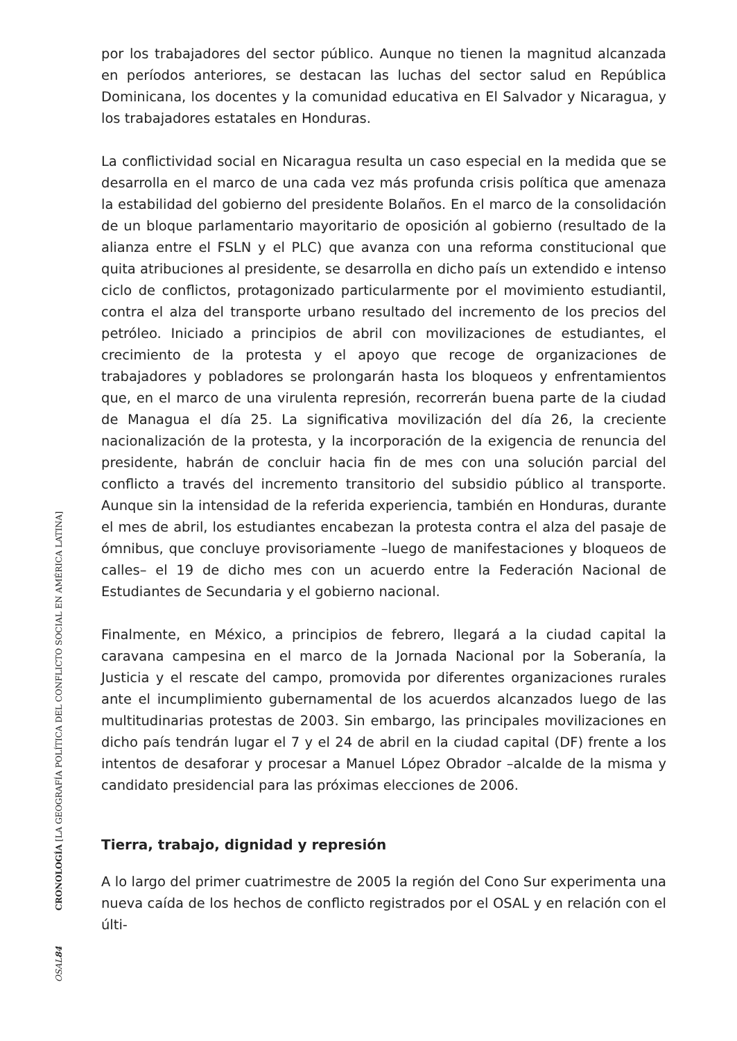por los trabajadores del sector público. Aunque no tienen la magnitud alcanzada en períodos anteriores, se destacan las luchas del sector salud en República Dominicana, los docentes y la comunidad educativa en El Salvador y Nicaragua, y los trabajadores estatales en Honduras.
La conflictividad social en Nicaragua resulta un caso especial en la medida que se desarrolla en el marco de una cada vez más profunda crisis política que amenaza la estabilidad del gobierno del presidente Bolaños. En el marco de la consolidación de un bloque parlamentario mayoritario de oposición al gobierno (resultado de la alianza entre el FSLN y el PLC) que avanza con una reforma constitucional que quita atribuciones al presidente, se desarrolla en dicho país un extendido e intenso ciclo de conflictos, protagonizado particularmente por el movimiento estudiantil, contra el alza del transporte urbano resultado del incremento de los precios del petróleo. Iniciado a principios de abril con movilizaciones de estudiantes, el crecimiento de la protesta y el apoyo que recoge de organizaciones de trabajadores y pobladores se prolongarán hasta los bloqueos y enfrentamientos que, en el marco de una virulenta represión, recorrerán buena parte de la ciudad de Managua el día 25. La significativa movilización del día 26, la creciente nacionalización de la protesta, y la incorporación de la exigencia de renuncia del presidente, habrán de concluir hacia fin de mes con una solución parcial del conflicto a través del incremento transitorio del subsidio público al transporte. Aunque sin la intensidad de la referida experiencia, también en Honduras, durante el mes de abril, los estudiantes encabezan la protesta contra el alza del pasaje de ómnibus, que concluye provisoriamente –luego de manifestaciones y bloqueos de calles– el 19 de dicho mes con un acuerdo entre la Federación Nacional de Estudiantes de Secundaria y el gobierno nacional.
Finalmente, en México, a principios de febrero, llegará a la ciudad capital la caravana campesina en el marco de la Jornada Nacional por la Soberanía, la Justicia y el rescate del campo, promovida por diferentes organizaciones rurales ante el incumplimiento gubernamental de los acuerdos alcanzados luego de las multitudinarias protestas de 2003. Sin embargo, las principales movilizaciones en dicho país tendrán lugar el 7 y el 24 de abril en la ciudad capital (DF) frente a los intentos de desaforar y procesar a Manuel López Obrador –alcalde de la misma y candidato presidencial para las próximas elecciones de 2006.
Tierra, trabajo, dignidad y represión
A lo largo del primer cuatrimestre de 2005 la región del Cono Sur experimenta una nueva caída de los hechos de conflicto registrados por el OSAL y en relación con el últi-
CRONOLOGÍA [LA GEOGRAFÍA POLÍTICA DEL CONFLICTO SOCIAL EN AMÉRICA LATINA]
OSAL 84